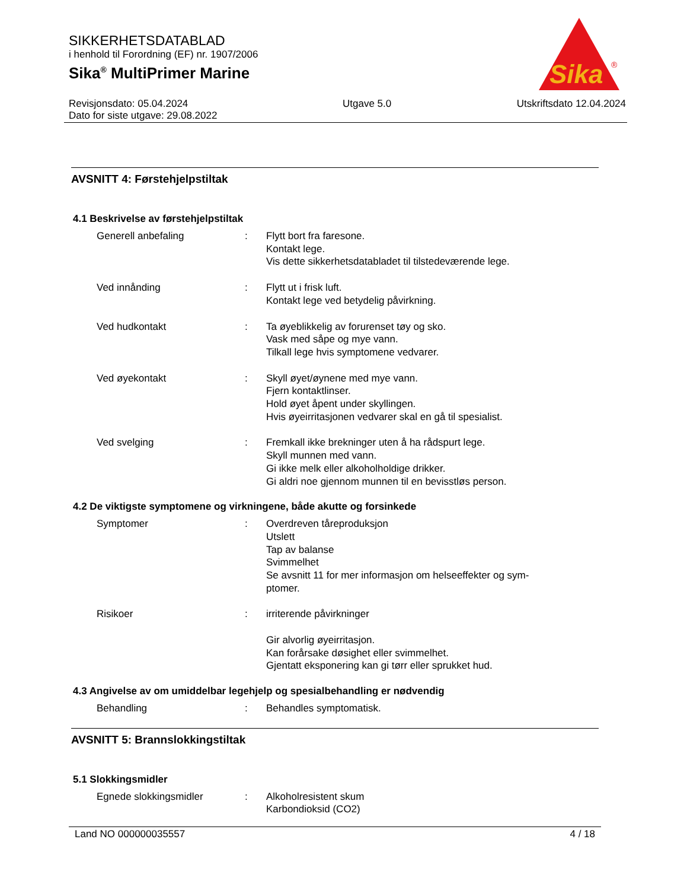SIKKERHETSDATABLAD
i henhold til Forordning (EF) nr. 1907/2006
Sika<sup>®</sup> MultiPrimer Marine
Revisjonsdato: 05.04.2024
Dato for siste utgave: 29.08.2022
Utgave 5.0 Utskriftsdato 12.04.2024
Sika
®
AVSNITT 4: Førstehjelpstiltak
4.1 Beskrivelse av førstehjelpstiltak
Generell anbefaling : Flytt bort fra faresone.
Kontakt lege.
Vis dette sikkerhetsdatabladet til tilstedeværende lege.
Ved innånding : Flytt ut i frisk luft.
Kontakt lege ved betydelig påvirkning.
Ved hudkontakt : Ta øyeblikkelig av forurenset tøy og sko.
Vask med såpe og mye vann.
Tilkall lege hvis symptomene vedvarer.
Ved øyekontakt : Skyll øyet/øynene med mye vann.
Fjern kontaktlinser.
Hold øyet åpent under skyllingen.
Hvis øyeirritasjonen vedvarer skal en gå til spesialist.
Ved svelging : Fremkall ikke brekninger uten å ha rådspurt lege.
Skyll munnen med vann.
Gi ikke melk eller alkoholholdige drikker.
Gi aldri noe gjennom munnen til en bevisstløs person.
4.2 De viktigste symptomene og virkningene, både akutte og forsinkede
Symptomer : Overdreven tåreproduksjon
Utslett
Tap av balanse
Svimmelhet
Se avsnitt 11 for mer informasjon om helseeffekter og sym-
ptomer.
Risikoer : irriterende påvirkninger
Gir alvorlig øyeirritasjon.
Kan forårsake døsighet eller svimmelhet.
Gjentatt eksponering kan gi tørr eller sprukket hud.
4.3 Angivelse av om umiddelbar legehjelp og spesialbehandling er nødvendig
Behandling : Behandles symptomatisk.
AVSNITT 5: Brannslokkingstiltak
5.1 Slokkingsmidler
Egnede slokkingsmidler : Alkoholresistent skum
Karbondioksid (CO2)
Land NO 000000035557 4 / 18